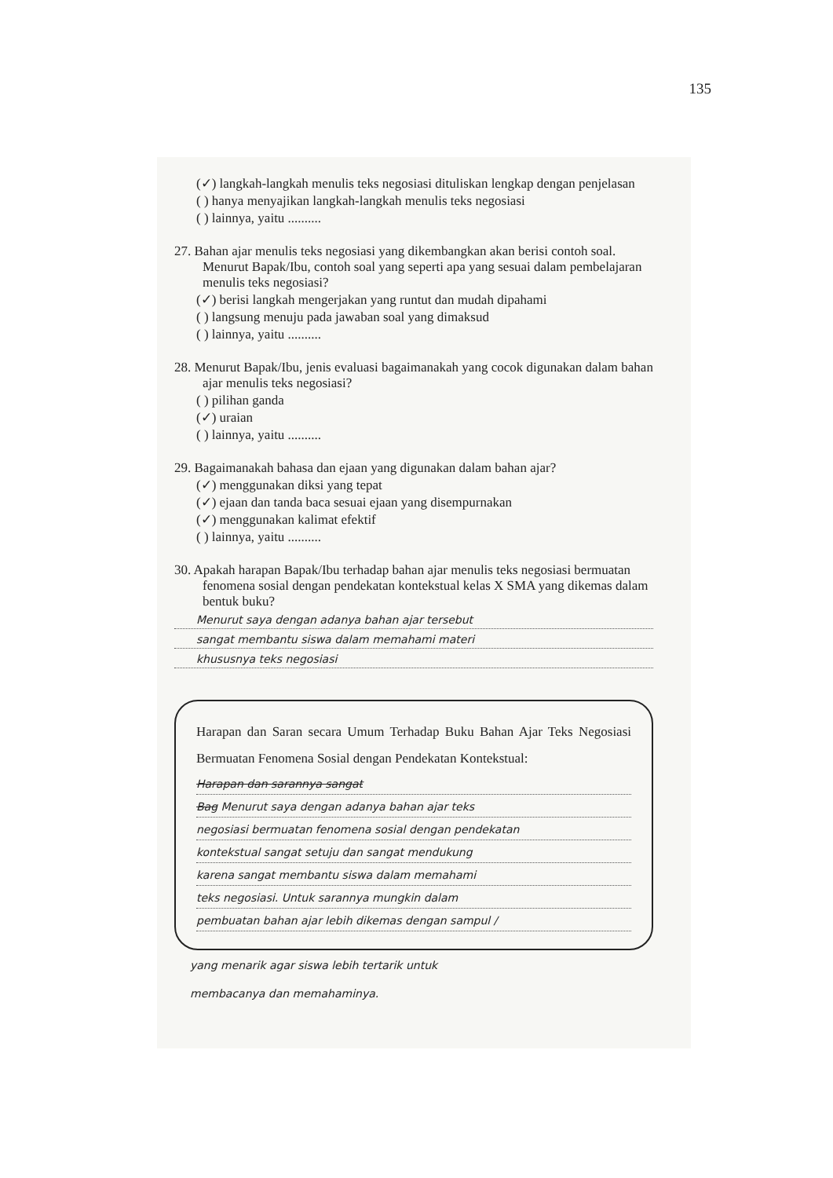135
(✓) langkah-langkah menulis teks negosiasi dituliskan lengkap dengan penjelasan
( ) hanya menyajikan langkah-langkah menulis teks negosiasi
( ) lainnya, yaitu ..........
27. Bahan ajar menulis teks negosiasi yang dikembangkan akan berisi contoh soal. Menurut Bapak/Ibu, contoh soal yang seperti apa yang sesuai dalam pembelajaran menulis teks negosiasi?
(✓) berisi langkah mengerjakan yang runtut dan mudah dipahami
( ) langsung menuju pada jawaban soal yang dimaksud
( ) lainnya, yaitu ..........
28. Menurut Bapak/Ibu, jenis evaluasi bagaimanakah yang cocok digunakan dalam bahan ajar menulis teks negosiasi?
( ) pilihan ganda
(✓) uraian
( ) lainnya, yaitu ..........
29. Bagaimanakah bahasa dan ejaan yang digunakan dalam bahan ajar?
(✓) menggunakan diksi yang tepat
(✓) ejaan dan tanda baca sesuai ejaan yang disempurnakan
(✓) menggunakan kalimat efektif
( ) lainnya, yaitu ..........
30. Apakah harapan Bapak/Ibu terhadap bahan ajar menulis teks negosiasi bermuatan fenomena sosial dengan pendekatan kontekstual kelas X SMA yang dikemas dalam bentuk buku?
Menurut saya dengan adanya bahan ajar tersebut
sangat membantu siswa dalam memahami materi
khususnya teks negosiasi
Harapan dan Saran secara Umum Terhadap Buku Bahan Ajar Teks Negosiasi Bermuatan Fenomena Sosial dengan Pendekatan Kontekstual:
Harapan dan sarannya sangat
Bag Menurut saya dengan adanya bahan ajar teks
negosiasi bermuatan fenomena sosial dengan pendekatan
kontekstual sangat setuju dan sangat mendukung
karena sangat membantu siswa dalam memahami
teks negosiasi. Untuk sarannya mungkin dalam
pembuatan bahan ajar lebih dikemas dengan sampul /
yang menarik agar siswa lebih tertarik untuk
membacanya dan memahaminya.